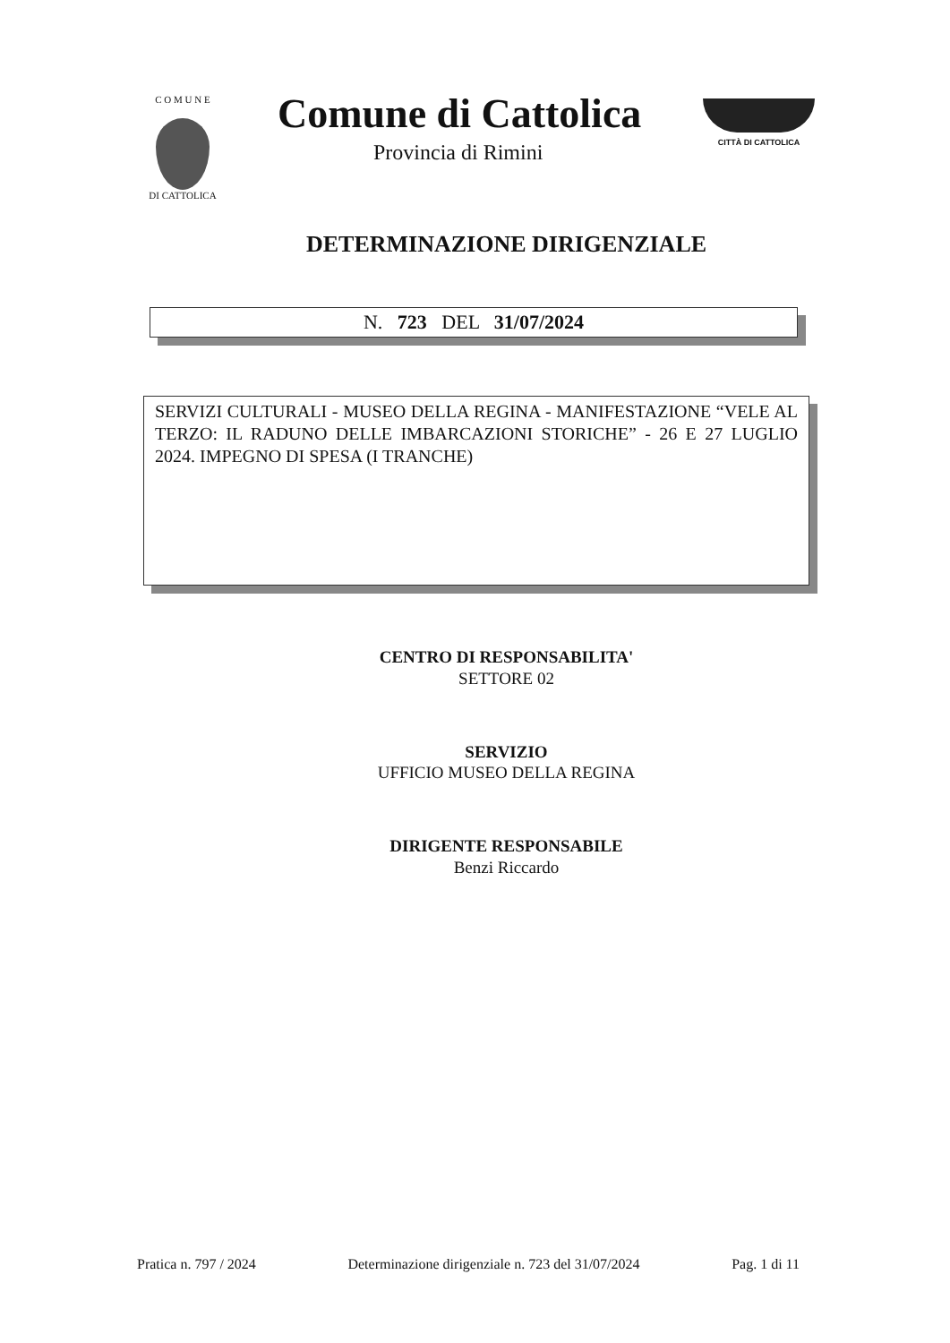C O M U N E
DI CATTOLICA
Comune di Cattolica
Provincia di Rimini
CITTÀ DI CATTOLICA
DETERMINAZIONE DIRIGENZIALE
N. 723 DEL 31/07/2024
SERVIZI CULTURALI - MUSEO DELLA REGINA - MANIFESTAZIONE “VELE AL TERZO: IL RADUNO DELLE IMBARCAZIONI STORICHE” - 26 E 27 LUGLIO 2024. IMPEGNO DI SPESA (I TRANCHE)
CENTRO DI RESPONSABILITA'
SETTORE 02
SERVIZIO
UFFICIO MUSEO DELLA REGINA
DIRIGENTE RESPONSABILE
Benzi Riccardo
Pratica n. 797 / 2024 Determinazione dirigenziale n. 723 del 31/07/2024 Pag. 1 di 11